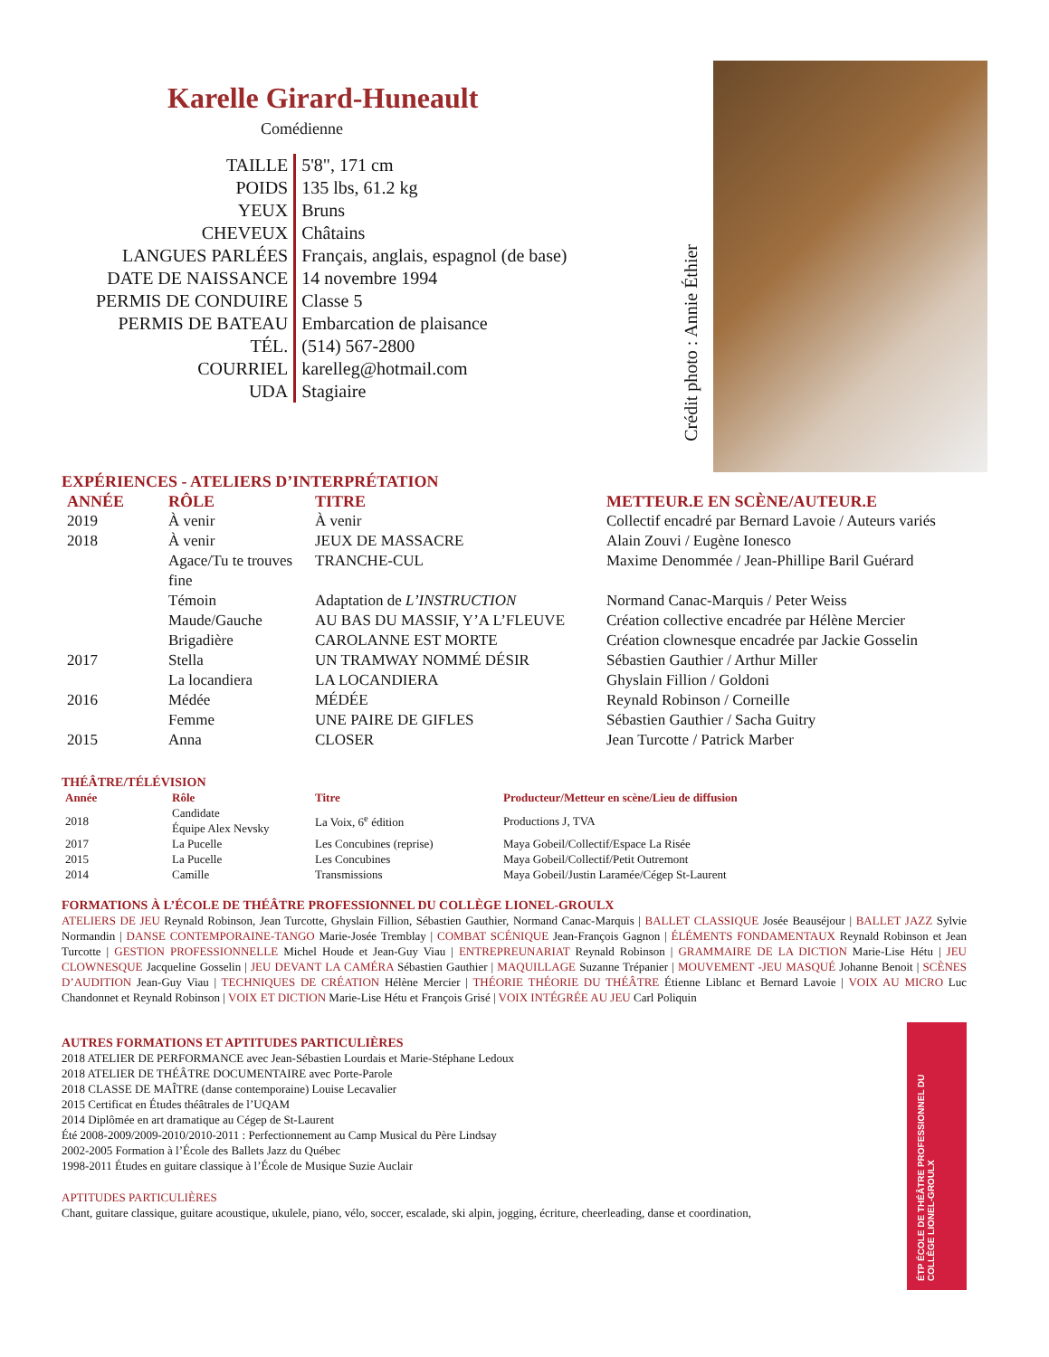Karelle Girard-Huneault
Comédienne
| TAILLE | 5'8", 171 cm |
| POIDS | 135 lbs, 61.2 kg |
| YEUX | Bruns |
| CHEVEUX | Châtains |
| LANGUES PARLÉES | Français, anglais, espagnol (de base) |
| DATE DE NAISSANCE | 14 novembre 1994 |
| PERMIS DE CONDUIRE | Classe 5 |
| PERMIS DE BATEAU | Embarcation de plaisance |
| TÉL. | (514) 567-2800 |
| COURRIEL | karelleg@hotmail.com |
| UDA | Stagiaire |
Crédit photo : Annie Éthier
EXPÉRIENCES - ATELIERS D’INTERPRÉTATION
| ANNÉE | RÔLE | TITRE | METTEUR.E EN SCÈNE/AUTEUR.E |
| --- | --- | --- | --- |
| 2019 | À venir | À venir | Collectif encadré par Bernard Lavoie / Auteurs variés |
| 2018 | À venir | JEUX DE MASSACRE | Alain Zouvi / Eugène Ionesco |
| | Agace/Tu te trouves fine | TRANCHE-CUL | Maxime Denommée / Jean-Phillipe Baril Guérard |
| | Témoin | Adaptation de L’INSTRUCTION | Normand Canac-Marquis / Peter Weiss |
| | Maude/Gauche | AU BAS DU MASSIF, Y’A L’FLEUVE | Création collective encadrée par Hélène Mercier |
| | Brigadière | CAROLANNE EST MORTE | Création clownesque encadrée par Jackie Gosselin |
| 2017 | Stella | UN TRAMWAY NOMMÉ DÉSIR | Sébastien Gauthier / Arthur Miller |
| | La locandiera | LA LOCANDIERA | Ghyslain Fillion / Goldoni |
| 2016 | Médée | MÉDÉE | Reynald Robinson / Corneille |
| | Femme | UNE PAIRE DE GIFLES | Sébastien Gauthier / Sacha Guitry |
| 2015 | Anna | CLOSER | Jean Turcotte / Patrick Marber |
THÉÂTRE/TÉLÉVISION
| Année | Rôle | Titre | Producteur/Metteur en scène/Lieu de diffusion |
| --- | --- | --- | --- |
| 2018 | Candidate Équipe Alex Nevsky | La Voix, 6<sup>e</sup> édition | Productions J, TVA |
| 2017 | La Pucelle | Les Concubines (reprise) | Maya Gobeil/Collectif/Espace La Risée |
| 2015 | La Pucelle | Les Concubines | Maya Gobeil/Collectif/Petit Outremont |
| 2014 | Camille | Transmissions | Maya Gobeil/Justin Laramée/Cégep St-Laurent |
FORMATIONS À L’ÉCOLE DE THÉÂTRE PROFESSIONNEL DU COLLÈGE LIONEL-GROULX
ATELIERS DE JEU Reynald Robinson, Jean Turcotte, Ghyslain Fillion, Sébastien Gauthier, Normand Canac-Marquis | BALLET CLASSIQUE Josée Beauséjour | BALLET JAZZ Sylvie Normandin | DANSE CONTEMPORAINE-TANGO Marie-Josée Tremblay | COMBAT SCÉNIQUE Jean-François Gagnon | ÉLÉMENTS FONDAMENTAUX Reynald Robinson et Jean Turcotte | GESTION PROFESSIONNELLE Michel Houde et Jean-Guy Viau | ENTREPREUNARIAT Reynald Robinson | GRAMMAIRE DE LA DICTION Marie-Lise Hétu | JEU CLOWNESQUE Jacqueline Gosselin | JEU DEVANT LA CAMÉRA Sébastien Gauthier | MAQUILLAGE Suzanne Trépanier | MOUVEMENT -JEU MASQUÉ Johanne Benoit | SCÈNES D’AUDITION Jean-Guy Viau | TECHNIQUES DE CRÉATION Hélène Mercier | THÉORIE THÉORIE DU THÉÂTRE Étienne Liblanc et Bernard Lavoie | VOIX AU MICRO Luc Chandonnet et Reynald Robinson | VOIX ET DICTION Marie-Lise Hétu et François Grisé | VOIX INTÉGRÉE AU JEU Carl Poliquin
AUTRES FORMATIONS ET APTITUDES PARTICULIÈRES
2018 ATELIER DE PERFORMANCE avec Jean-Sébastien Lourdais et Marie-Stéphane Ledoux
2018 ATELIER DE THÉÂTRE DOCUMENTAIRE avec Porte-Parole
2018 CLASSE DE MAÎTRE (danse contemporaine) Louise Lecavalier
2015 Certificat en Études théâtrales de l’UQAM
2014 Diplômée en art dramatique au Cégep de St-Laurent
Été 2008-2009/2009-2010/2010-2011 : Perfectionnement au Camp Musical du Père Lindsay
2002-2005 Formation à l’École des Ballets Jazz du Québec
1998-2011 Études en guitare classique à l’École de Musique Suzie Auclair
APTITUDES PARTICULIÈRES
Chant, guitare classique, guitare acoustique, ukulele, piano, vélo, soccer, escalade, ski alpin, jogging, écriture, cheerleading, danse et coordination,
ÉTP ÉCOLE DE THÉÂTRE PROFESSIONNEL DU COLLÈGE LIONEL-GROULX